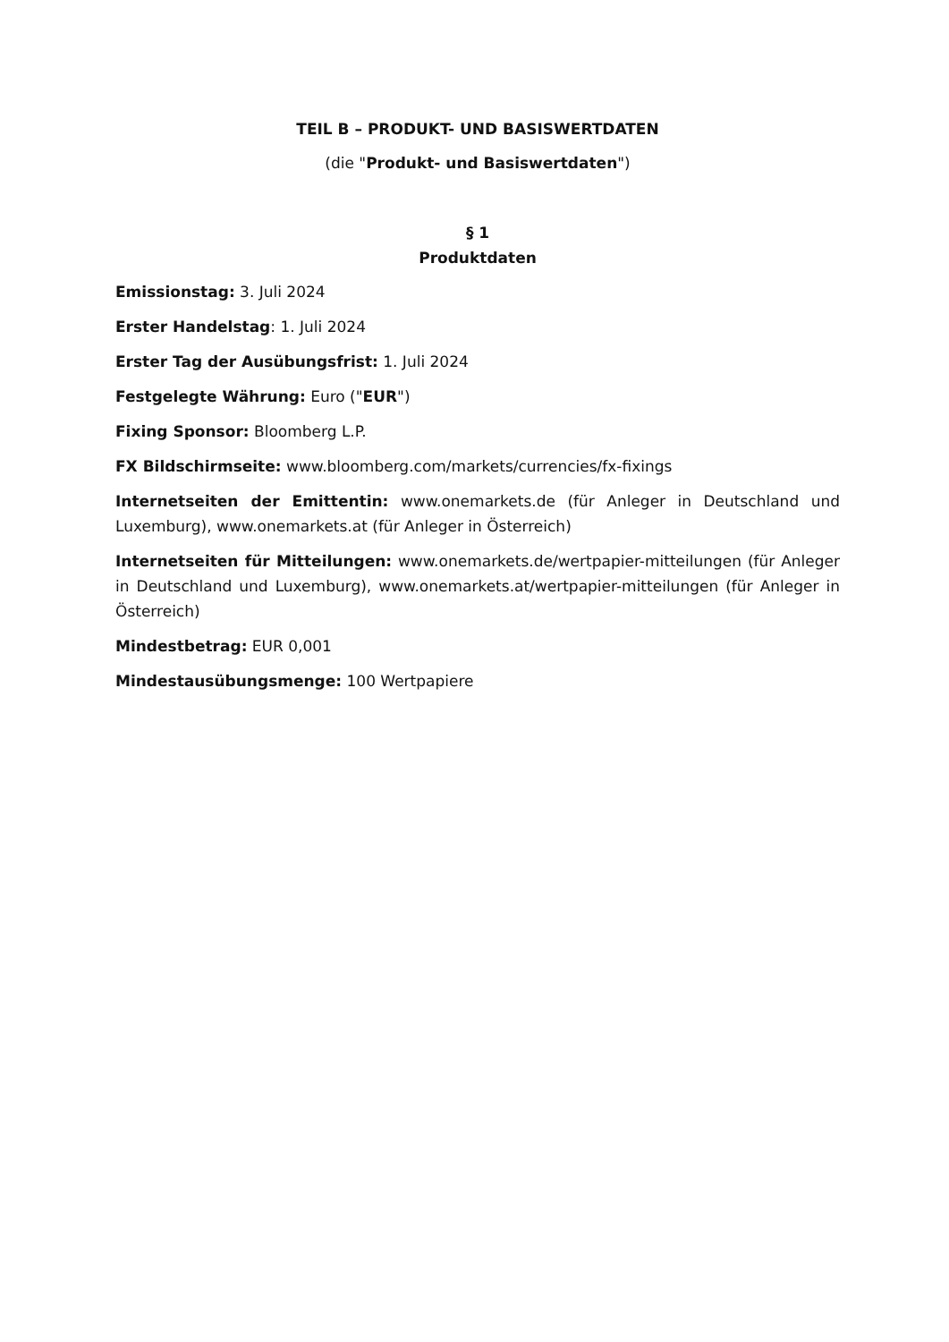TEIL B – PRODUKT- UND BASISWERTDATEN
(die "Produkt- und Basiswertdaten")
§ 1
Produktdaten
Emissionstag: 3. Juli 2024
Erster Handelstag: 1. Juli 2024
Erster Tag der Ausübungsfrist: 1. Juli 2024
Festgelegte Währung: Euro ("EUR")
Fixing Sponsor: Bloomberg L.P.
FX Bildschirmseite: www.bloomberg.com/markets/currencies/fx-fixings
Internetseiten der Emittentin: www.onemarkets.de (für Anleger in Deutschland und Luxemburg), www.onemarkets.at (für Anleger in Österreich)
Internetseiten für Mitteilungen: www.onemarkets.de/wertpapier-mitteilungen (für Anleger in Deutschland und Luxemburg), www.onemarkets.at/wertpapier-mitteilungen (für Anleger in Österreich)
Mindestbetrag: EUR 0,001
Mindestausübungsmenge: 100 Wertpapiere